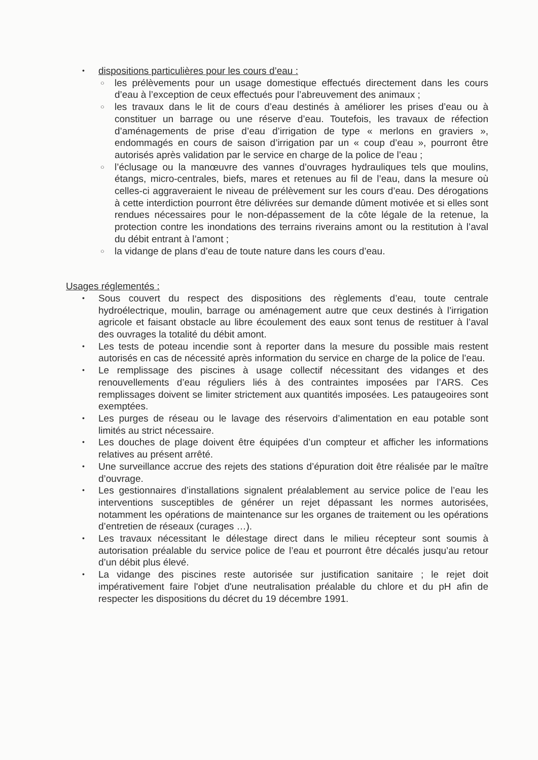• dispositions particulières pour les cours d’eau :
○ les prélèvements pour un usage domestique effectués directement dans les cours d’eau à l’exception de ceux effectués pour l’abreuvement des animaux ;
○ les travaux dans le lit de cours d’eau destinés à améliorer les prises d’eau ou à constituer un barrage ou une réserve d’eau. Toutefois, les travaux de réfection d’aménagements de prise d’eau d’irrigation de type « merlons en graviers », endommagés en cours de saison d’irrigation par un « coup d’eau », pourront être autorisés après validation par le service en charge de la police de l’eau ;
○ l’éclusage ou la manœuvre des vannes d’ouvrages hydrauliques tels que moulins, étangs, micro-centrales, biefs, mares et retenues au fil de l’eau, dans la mesure où celles-ci aggraveraient le niveau de prélèvement sur les cours d’eau. Des dérogations à cette interdiction pourront être délivrées sur demande dûment motivée et si elles sont rendues nécessaires pour le non-dépassement de la côte légale de la retenue, la protection contre les inondations des terrains riverains amont ou la restitution à l’aval du débit entrant à l’amont ;
○ la vidange de plans d’eau de toute nature dans les cours d’eau.
Usages réglementés :
• Sous couvert du respect des dispositions des règlements d’eau, toute centrale hydroélectrique, moulin, barrage ou aménagement autre que ceux destinés à l’irrigation agricole et faisant obstacle au libre écoulement des eaux sont tenus de restituer à l’aval des ouvrages la totalité du débit amont.
• Les tests de poteau incendie sont à reporter dans la mesure du possible mais restent autorisés en cas de nécessité après information du service en charge de la police de l’eau.
• Le remplissage des piscines à usage collectif nécessitant des vidanges et des renouvellements d’eau réguliers liés à des contraintes imposées par l’ARS. Ces remplissages doivent se limiter strictement aux quantités imposées. Les pataugeoires sont exemptées.
• Les purges de réseau ou le lavage des réservoirs d’alimentation en eau potable sont limités au strict nécessaire.
• Les douches de plage doivent être équipées d’un compteur et afficher les informations relatives au présent arrêté.
• Une surveillance accrue des rejets des stations d’épuration doit être réalisée par le maître d’ouvrage.
• Les gestionnaires d’installations signalent préalablement au service police de l’eau les interventions susceptibles de générer un rejet dépassant les normes autorisées, notamment les opérations de maintenance sur les organes de traitement ou les opérations d’entretien de réseaux (curages …).
• Les travaux nécessitant le délestage direct dans le milieu récepteur sont soumis à autorisation préalable du service police de l’eau et pourront être décalés jusqu’au retour d’un débit plus élevé.
• La vidange des piscines reste autorisée sur justification sanitaire ; le rejet doit impérativement faire l'objet d'une neutralisation préalable du chlore et du pH afin de respecter les dispositions du décret du 19 décembre 1991.